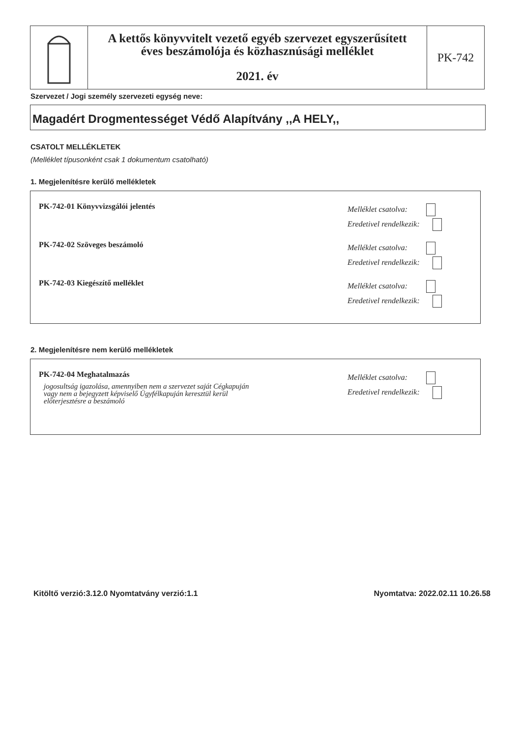A kettős könyvvitelt vezető egyéb szervezet egyszerűsített
éves beszámolója és közhasznúsági melléklet
2021. év
PK-742
Szervezet / Jogi személy szervezeti egység neve:
Magadért Drogmentességet Védő Alapítvány ,,A HELY,,
CSATOLT MELLÉKLETEK
(Melléklet típusonként csak 1 dokumentum csatolható)
1. Megjelenítésre kerülő mellékletek
PK-742-01 Könyvvizsgálói jelentés
Melléklet csatolva:
Eredetivel rendelkezik:
PK-742-02 Szöveges beszámoló
Melléklet csatolva:
Eredetivel rendelkezik:
PK-742-03 Kiegészítő melléklet
Melléklet csatolva:
Eredetivel rendelkezik:
2. Megjelenítésre nem kerülő mellékletek
PK-742-04 Meghatalmazás
jogosultság igazolása, amennyiben nem a szervezet saját Cégkapuján
vagy nem a bejegyzett képviselő Ügyfélkapuján keresztül kerül
előterjesztésre a beszámoló
Melléklet csatolva:
Eredetivel rendelkezik:
Kitöltő verzió:3.12.0 Nyomtatvány verzió:1.1
Nyomtatva: 2022.02.11 10.26.58